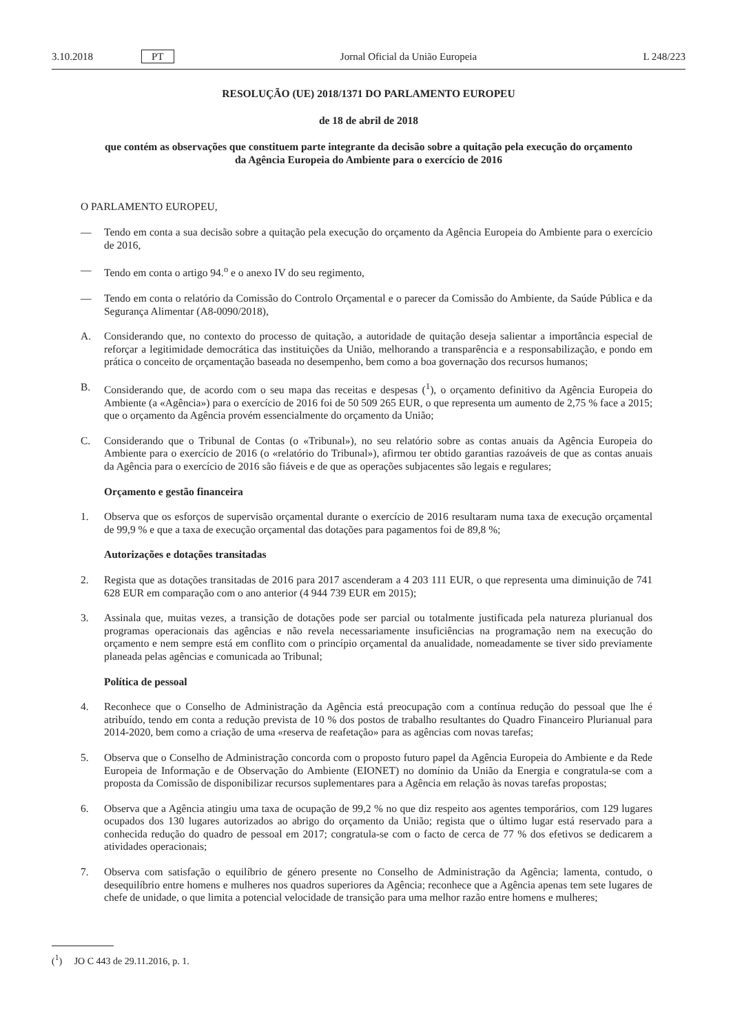3.10.2018 PT Jornal Oficial da União Europeia L 248/223
RESOLUÇÃO (UE) 2018/1371 DO PARLAMENTO EUROPEU
de 18 de abril de 2018
que contém as observações que constituem parte integrante da decisão sobre a quitação pela execução do orçamento da Agência Europeia do Ambiente para o exercício de 2016
O PARLAMENTO EUROPEU,
— Tendo em conta a sua decisão sobre a quitação pela execução do orçamento da Agência Europeia do Ambiente para o exercício de 2016,
— Tendo em conta o artigo 94.<sup>o</sup> e o anexo IV do seu regimento,
— Tendo em conta o relatório da Comissão do Controlo Orçamental e o parecer da Comissão do Ambiente, da Saúde Pública e da Segurança Alimentar (A8-0090/2018),
A. Considerando que, no contexto do processo de quitação, a autoridade de quitação deseja salientar a importância especial de reforçar a legitimidade democrática das instituições da União, melhorando a transparência e a responsabilização, e pondo em prática o conceito de orçamentação baseada no desempenho, bem como a boa governação dos recursos humanos;
B. Considerando que, de acordo com o seu mapa das receitas e despesas (<sup>1</sup>), o orçamento definitivo da Agência Europeia do Ambiente (a «Agência») para o exercício de 2016 foi de 50 509 265 EUR, o que representa um aumento de 2,75 % face a 2015; que o orçamento da Agência provém essencialmente do orçamento da União;
C. Considerando que o Tribunal de Contas (o «Tribunal»), no seu relatório sobre as contas anuais da Agência Europeia do Ambiente para o exercício de 2016 (o «relatório do Tribunal»), afirmou ter obtido garantias razoáveis de que as contas anuais da Agência para o exercício de 2016 são fiáveis e de que as operações subjacentes são legais e regulares;
Orçamento e gestão financeira
1. Observa que os esforços de supervisão orçamental durante o exercício de 2016 resultaram numa taxa de execução orçamental de 99,9 % e que a taxa de execução orçamental das dotações para pagamentos foi de 89,8 %;
Autorizações e dotações transitadas
2. Regista que as dotações transitadas de 2016 para 2017 ascenderam a 4 203 111 EUR, o que representa uma diminuição de 741 628 EUR em comparação com o ano anterior (4 944 739 EUR em 2015);
3. Assinala que, muitas vezes, a transição de dotações pode ser parcial ou totalmente justificada pela natureza plurianual dos programas operacionais das agências e não revela necessariamente insuficiências na programação nem na execução do orçamento e nem sempre está em conflito com o princípio orçamental da anualidade, nomeadamente se tiver sido previamente planeada pelas agências e comunicada ao Tribunal;
Política de pessoal
4. Reconhece que o Conselho de Administração da Agência está preocupação com a contínua redução do pessoal que lhe é atribuído, tendo em conta a redução prevista de 10 % dos postos de trabalho resultantes do Quadro Financeiro Plurianual para 2014-2020, bem como a criação de uma «reserva de reafetação» para as agências com novas tarefas;
5. Observa que o Conselho de Administração concorda com o proposto futuro papel da Agência Europeia do Ambiente e da Rede Europeia de Informação e de Observação do Ambiente (EIONET) no domínio da União da Energia e congratula-se com a proposta da Comissão de disponibilizar recursos suplementares para a Agência em relação às novas tarefas propostas;
6. Observa que a Agência atingiu uma taxa de ocupação de 99,2 % no que diz respeito aos agentes temporários, com 129 lugares ocupados dos 130 lugares autorizados ao abrigo do orçamento da União; regista que o último lugar está reservado para a conhecida redução do quadro de pessoal em 2017; congratula-se com o facto de cerca de 77 % dos efetivos se dedicarem a atividades operacionais;
7. Observa com satisfação o equilíbrio de género presente no Conselho de Administração da Agência; lamenta, contudo, o desequilíbrio entre homens e mulheres nos quadros superiores da Agência; reconhece que a Agência apenas tem sete lugares de chefe de unidade, o que limita a potencial velocidade de transição para uma melhor razão entre homens e mulheres;
(<sup>1</sup>) JO C 443 de 29.11.2016, p. 1.